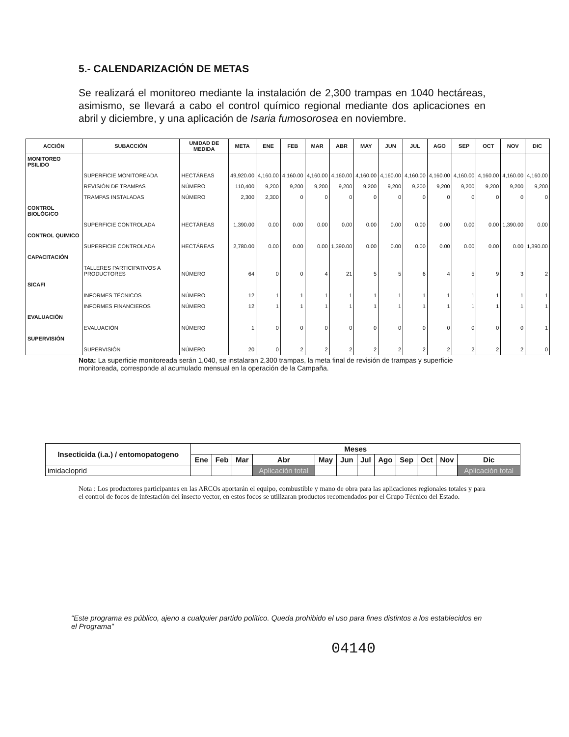5.- CALENDARIZACIÓN DE METAS
Se realizará el monitoreo mediante la instalación de 2,300 trampas en 1040 hectáreas, asimismo, se llevará a cabo el control químico regional mediante dos aplicaciones en abril y diciembre, y una aplicación de Isaria fumosorosea en noviembre.
| ACCIÓN | SUBACCIÓN | UNIDAD DE MEDIDA | META | ENE | FEB | MAR | ABR | MAY | JUN | JUL | AGO | SEP | OCT | NOV | DIC |
| --- | --- | --- | --- | --- | --- | --- | --- | --- | --- | --- | --- | --- | --- | --- | --- |
| MONITOREO PSILIDO | | | | | | | | | | | | | | | |
| | SUPERFICIE MONITOREADA | HECTÁREAS | 49,920.00 | 4,160.00 | 4,160.00 | 4,160.00 | 4,160.00 | 4,160.00 | 4,160.00 | 4,160.00 | 4,160.00 | 4,160.00 | 4,160.00 | 4,160.00 | 4,160.00 |
| | REVISIÓN DE TRAMPAS | NÚMERO | 110,400 | 9,200 | 9,200 | 9,200 | 9,200 | 9,200 | 9,200 | 9,200 | 9,200 | 9,200 | 9,200 | 9,200 | 9,200 |
| | TRAMPAS INSTALADAS | NÚMERO | 2,300 | 2,300 | 0 | 0 | 0 | 0 | 0 | 0 | 0 | 0 | 0 | 0 | 0 |
| CONTROL BIOLÓGICO | | | | | | | | | | | | | | | |
| | SUPERFICIE CONTROLADA | HECTÁREAS | 1,390.00 | 0.00 | 0.00 | 0.00 | 0.00 | 0.00 | 0.00 | 0.00 | 0.00 | 0.00 | 0.00 | 1,390.00 | 0.00 |
| CONTROL QUIMICO | | | | | | | | | | | | | | | |
| | SUPERFICIE CONTROLADA | HECTÁREAS | 2,780.00 | 0.00 | 0.00 | 0.00 | 1,390.00 | 0.00 | 0.00 | 0.00 | 0.00 | 0.00 | 0.00 | 0.00 | 1,390.00 |
| CAPACITACIÓN | | | | | | | | | | | | | | | |
| | TALLERES PARTICIPATIVOS A PRODUCTORES | NÚMERO | 64 | 0 | 0 | 4 | 21 | 5 | 5 | 6 | 4 | 5 | 9 | 3 | 2 |
| SICAFI | | | | | | | | | | | | | | | |
| | INFORMES TÉCNICOS | NÚMERO | 12 | 1 | 1 | 1 | 1 | 1 | 1 | 1 | 1 | 1 | 1 | 1 | 1 |
| | INFORMES FINANCIEROS | NÚMERO | 12 | 1 | 1 | 1 | 1 | 1 | 1 | 1 | 1 | 1 | 1 | 1 | 1 |
| EVALUACIÓN | | | | | | | | | | | | | | | |
| | EVALUACIÓN | NÚMERO | 1 | 0 | 0 | 0 | 0 | 0 | 0 | 0 | 0 | 0 | 0 | 0 | 1 |
| SUPERVISIÓN | | | | | | | | | | | | | | | |
| | SUPERVISIÓN | NÚMERO | 20 | 0 | 2 | 2 | 2 | 2 | 2 | 2 | 2 | 2 | 2 | 2 | 0 |
Nota: La superficie monitoreada serán 1,040, se instalaran 2,300 trampas, la meta final de revisión de trampas y superficie monitoreada, corresponde al acumulado mensual en la operación de la Campaña.
| Insecticida (i.a.) / entomopatogeno | Meses | | | | | | | | | | | |
| --- | --- | --- | --- | --- | --- | --- | --- | --- | --- | --- | --- | --- |
| | Ene | Feb | Mar | Abr | May | Jun | Jul | Ago | Sep | Oct | Nov | Dic |
| imidacloprid | | | | Aplicación total | | | | | | | | Aplicación total |
Nota : Los productores participantes en las ARCOs aportarán el equipo, combustible y mano de obra para las aplicaciones regionales totales y para el control de focos de infestación del insecto vector, en estos focos se utilizaran productos recomendados por el Grupo Técnico del Estado.
“Este programa es público, ajeno a cualquier partido político. Queda prohibido el uso para fines distintos a los establecidos en el Programa”
04140